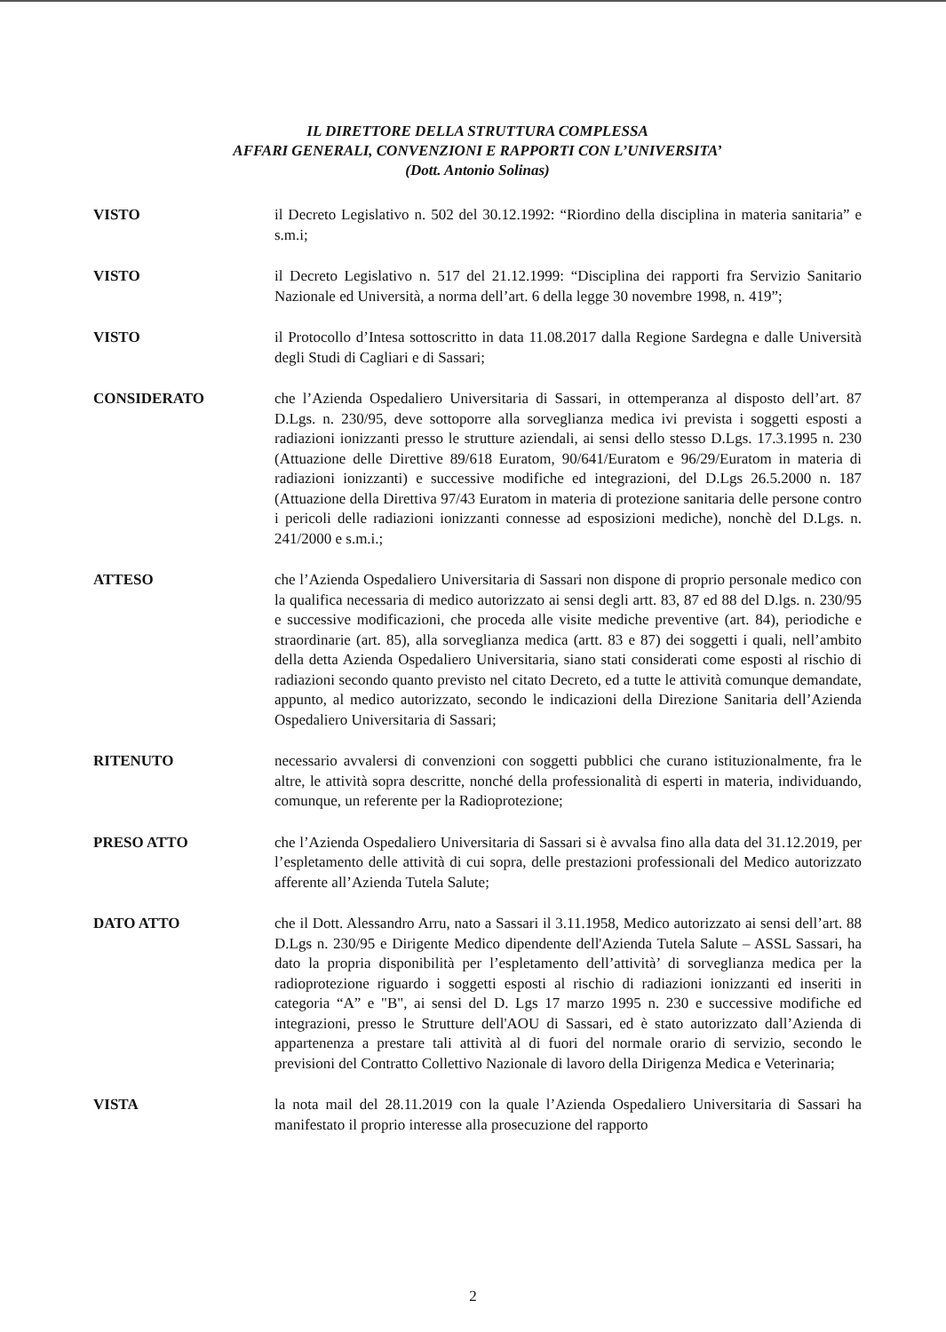IL DIRETTORE DELLA STRUTTURA COMPLESSA
AFFARI GENERALI, CONVENZIONI E RAPPORTI CON L’UNIVERSITA’
(Dott. Antonio Solinas)
VISTO il Decreto Legislativo n. 502 del 30.12.1992: “Riordino della disciplina in materia sanitaria” e s.m.i;
VISTO il Decreto Legislativo n. 517 del 21.12.1999: “Disciplina dei rapporti fra Servizio Sanitario Nazionale ed Università, a norma dell’art. 6 della legge 30 novembre 1998, n. 419”;
VISTO il Protocollo d’Intesa sottoscritto in data 11.08.2017 dalla Regione Sardegna e dalle Università degli Studi di Cagliari e di Sassari;
CONSIDERATO che l’Azienda Ospedaliero Universitaria di Sassari, in ottemperanza al disposto dell’art. 87 D.Lgs. n. 230/95, deve sottoporre alla sorveglianza medica ivi prevista i soggetti esposti a radiazioni ionizzanti presso le strutture aziendali, ai sensi dello stesso D.Lgs. 17.3.1995 n. 230 (Attuazione delle Direttive 89/618 Euratom, 90/641/Euratom e 96/29/Euratom in materia di radiazioni ionizzanti) e successive modifiche ed integrazioni, del D.Lgs 26.5.2000 n. 187 (Attuazione della Direttiva 97/43 Euratom in materia di protezione sanitaria delle persone contro i pericoli delle radiazioni ionizzanti connesse ad esposizioni mediche), nonchè del D.Lgs. n. 241/2000 e s.m.i.;
ATTESO che l’Azienda Ospedaliero Universitaria di Sassari non dispone di proprio personale medico con la qualifica necessaria di medico autorizzato ai sensi degli artt. 83, 87 ed 88 del D.lgs. n. 230/95 e successive modificazioni, che proceda alle visite mediche preventive (art. 84), periodiche e straordinarie (art. 85), alla sorveglianza medica (artt. 83 e 87) dei soggetti i quali, nell’ambito della detta Azienda Ospedaliero Universitaria, siano stati considerati come esposti al rischio di radiazioni secondo quanto previsto nel citato Decreto, ed a tutte le attività comunque demandate, appunto, al medico autorizzato, secondo le indicazioni della Direzione Sanitaria dell’Azienda Ospedaliero Universitaria di Sassari;
RITENUTO necessario avvalersi di convenzioni con soggetti pubblici che curano istituzionalmente, fra le altre, le attività sopra descritte, nonché della professionalità di esperti in materia, individuando, comunque, un referente per la Radioprotezione;
PRESO ATTO che l’Azienda Ospedaliero Universitaria di Sassari si è avvalsa fino alla data del 31.12.2019, per l’espletamento delle attività di cui sopra, delle prestazioni professionali del Medico autorizzato afferente all’Azienda Tutela Salute;
DATO ATTO che il Dott. Alessandro Arru, nato a Sassari il 3.11.1958, Medico autorizzato ai sensi dell’art. 88 D.Lgs n. 230/95 e Dirigente Medico dipendente dell'Azienda Tutela Salute – ASSL Sassari, ha dato la propria disponibilità per l’espletamento dell’attività’ di sorveglianza medica per la radioprotezione riguardo i soggetti esposti al rischio di radiazioni ionizzanti ed inseriti in categoria “A” e "B", ai sensi del D. Lgs 17 marzo 1995 n. 230 e successive modifiche ed integrazioni, presso le Strutture dell'AOU di Sassari, ed è stato autorizzato dall’Azienda di appartenenza a prestare tali attività al di fuori del normale orario di servizio, secondo le previsioni del Contratto Collettivo Nazionale di lavoro della Dirigenza Medica e Veterinaria;
VISTA la nota mail del 28.11.2019 con la quale l’Azienda Ospedaliero Universitaria di Sassari ha manifestato il proprio interesse alla prosecuzione del rapporto
2